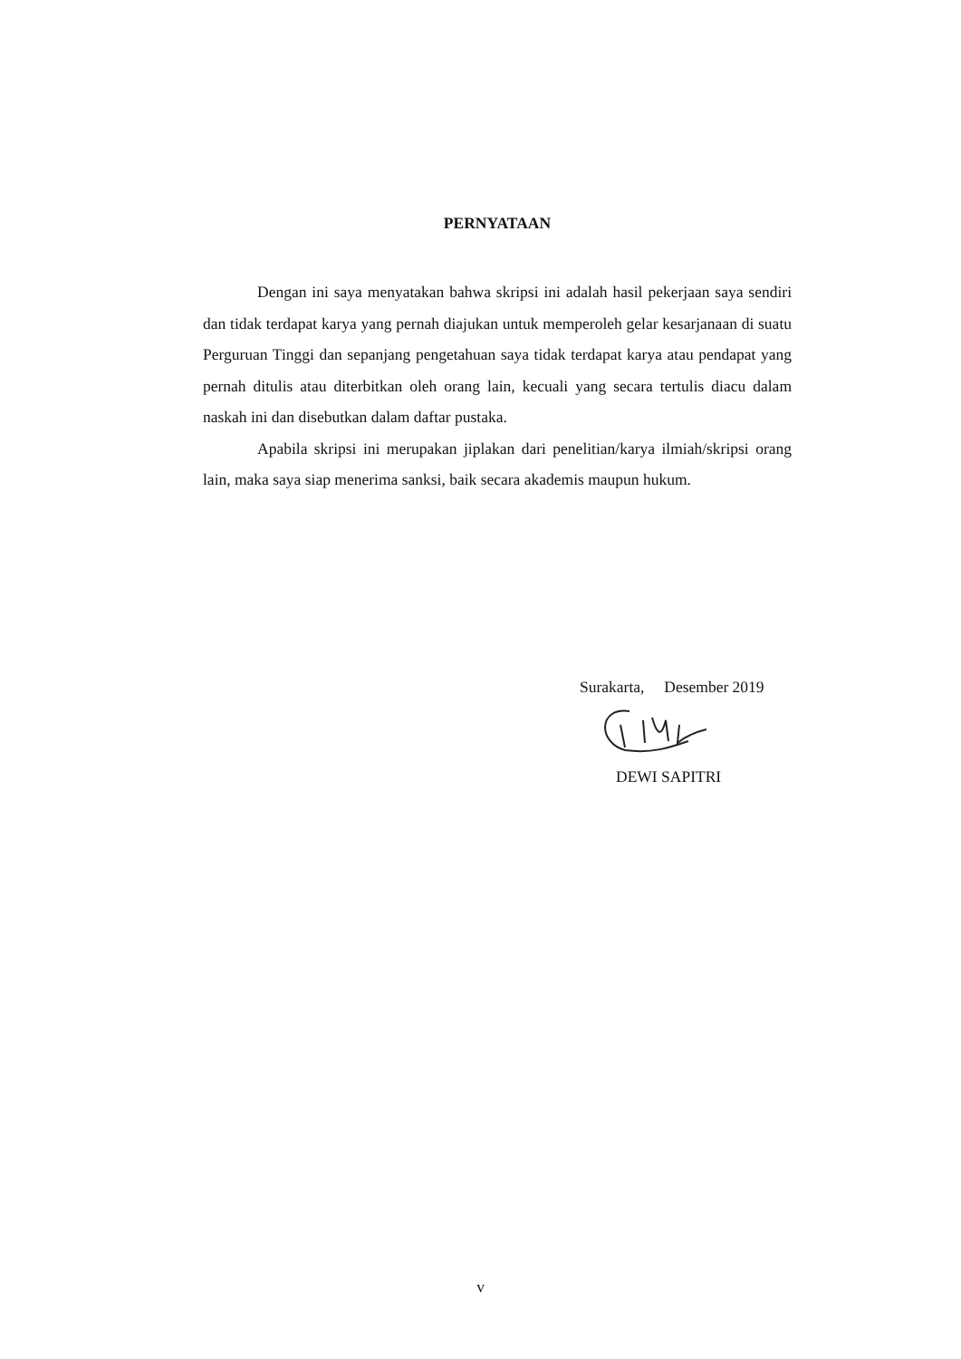PERNYATAAN
Dengan ini saya menyatakan bahwa skripsi ini adalah hasil pekerjaan saya sendiri dan tidak terdapat karya yang pernah diajukan untuk memperoleh gelar kesarjanaan di suatu Perguruan Tinggi dan sepanjang pengetahuan saya tidak terdapat karya atau pendapat yang pernah ditulis atau diterbitkan oleh orang lain, kecuali yang secara tertulis diacu dalam naskah ini dan disebutkan dalam daftar pustaka.
Apabila skripsi ini merupakan jiplakan dari penelitian/karya ilmiah/skripsi orang lain, maka saya siap menerima sanksi, baik secara akademis maupun hukum.
Surakarta, Desember 2019
DEWI SAPITRI
v